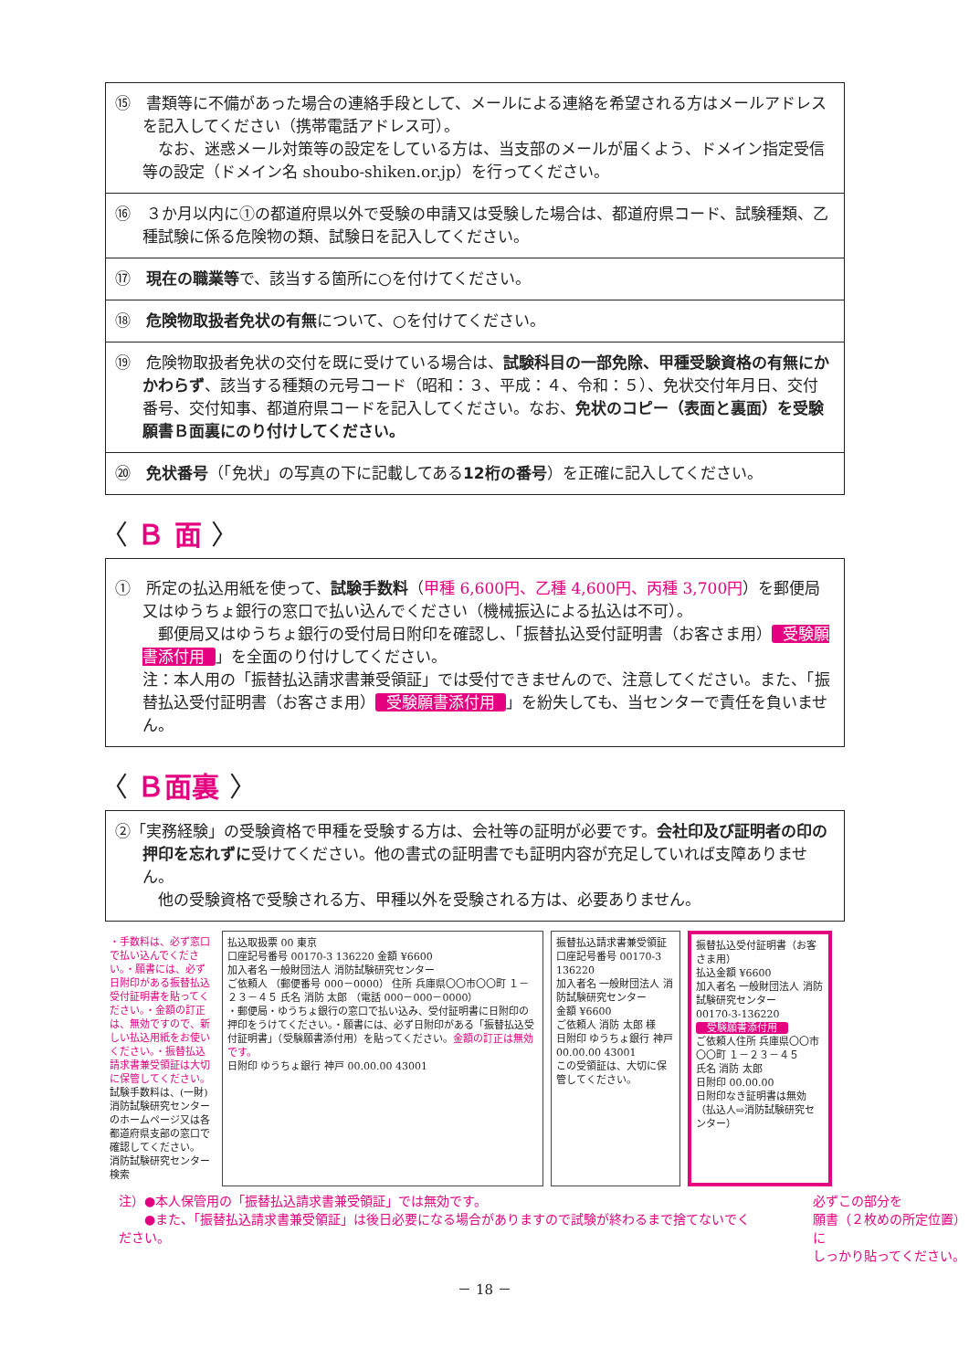⑮　書類等に不備があった場合の連絡手段として、メールによる連絡を希望される方はメールアドレスを記入してください（携帯電話アドレス可）。
　なお、迷惑メール対策等の設定をしている方は、当支部のメールが届くよう、ドメイン指定受信等の設定（ドメイン名 shoubo-shiken.or.jp）を行ってください。
⑯　３か月以内に①の都道府県以外で受験の申請又は受験した場合は、都道府県コード、試験種類、乙種試験に係る危険物の類、試験日を記入してください。
⑰　現在の職業等で、該当する箇所に○を付けてください。
⑱　危険物取扱者免状の有無について、○を付けてください。
⑲　危険物取扱者免状の交付を既に受けている場合は、試験科目の一部免除、甲種受験資格の有無にかかわらず、該当する種類の元号コード（昭和：３、平成：４、令和：５）、免状交付年月日、交付番号、交付知事、都道府県コードを記入してください。なお、免状のコピー（表面と裏面）を受験願書Ｂ面裏にのり付けしてください。
⑳　免状番号（「免状」の写真の下に記載してある12桁の番号）を正確に記入してください。
〈 Ｂ 面 〉
①　所定の払込用紙を使って、試験手数料（甲種 6,600円、乙種 4,600円、丙種 3,700円）を郵便局又はゆうちょ銀行の窓口で払い込んでください（機械振込による払込は不可）。
　郵便局又はゆうちょ銀行の受付局日附印を確認し、「振替払込受付証明書（お客さま用） 受験願書添付用 」を全面のり付けしてください。
注：本人用の「振替払込請求書兼受領証」では受付できませんので、注意してください。また、「振替払込受付証明書（お客さま用） 受験願書添付用 」を紛失しても、当センターで責任を負いません。
〈 Ｂ面裏 〉
②「実務経験」の受験資格で甲種を受験する方は、会社等の証明が必要です。会社印及び証明者の印の押印を忘れずに受けてください。他の書式の証明書でも証明内容が充足していれば支障ありません。
　他の受験資格で受験される方、甲種以外を受験される方は、必要ありません。
・手数料は、必ず窓口で払い込んでください。・願書には、必ず日附印がある振替払込受付証明書を貼ってください。・金額の訂正は、無効ですので、新しい払込用紙をお使いください。・振替払込請求書兼受領証は大切に保管してください。
試験手数料は、(一財)消防試験研究センターのホームページ又は各都道府県支部の窓口で確認してください。 消防試験研究センター 検索
払込取扱票 00 東京
口座記号番号 00170-3 136220 金額 ¥6600
加入者名 一般財団法人 消防試験研究センター
ご依頼人 （郵便番号 000－0000） 住所 兵庫県〇〇市〇〇町 １－２３－４５ 氏名 消防 太郎 （電話 000－000－0000）
・郵便局・ゆうちょ銀行の窓口で払い込み、受付証明書に日附印の押印をうけてください。・願書には、必ず日附印がある「振替払込受付証明書」（受験願書添付用）を貼ってください。金額の訂正は無効です。
日附印 ゆうちょ銀行 神戸 00.00.00 43001
振替払込請求書兼受領証
口座記号番号 00170-3 136220
加入者名 一般財団法人 消防試験研究センター
金額 ¥6600
ご依頼人 消防 太郎 様
日附印 ゆうちょ銀行 神戸 00.00.00 43001
この受領証は、大切に保管してください。
振替払込受付証明書（お客さま用）
払込金額 ¥6600
加入者名 一般財団法人 消防試験研究センター
00170-3-136220
受験願書添付用
ご依頼人住所 兵庫県〇〇市〇〇町 １－２３－４５
氏名 消防 太郎
日附印 00.00.00
日附印なき証明書は無効
（払込人⇨消防試験研究センター）
注）●本人保管用の「振替払込請求書兼受領証」では無効です。
　　●また、「振替払込請求書兼受領証」は後日必要になる場合がありますので試験が終わるまで捨てないでください。
必ずこの部分を
願書（２枚めの所定位置）に
しっかり貼ってください。
－ 18 －